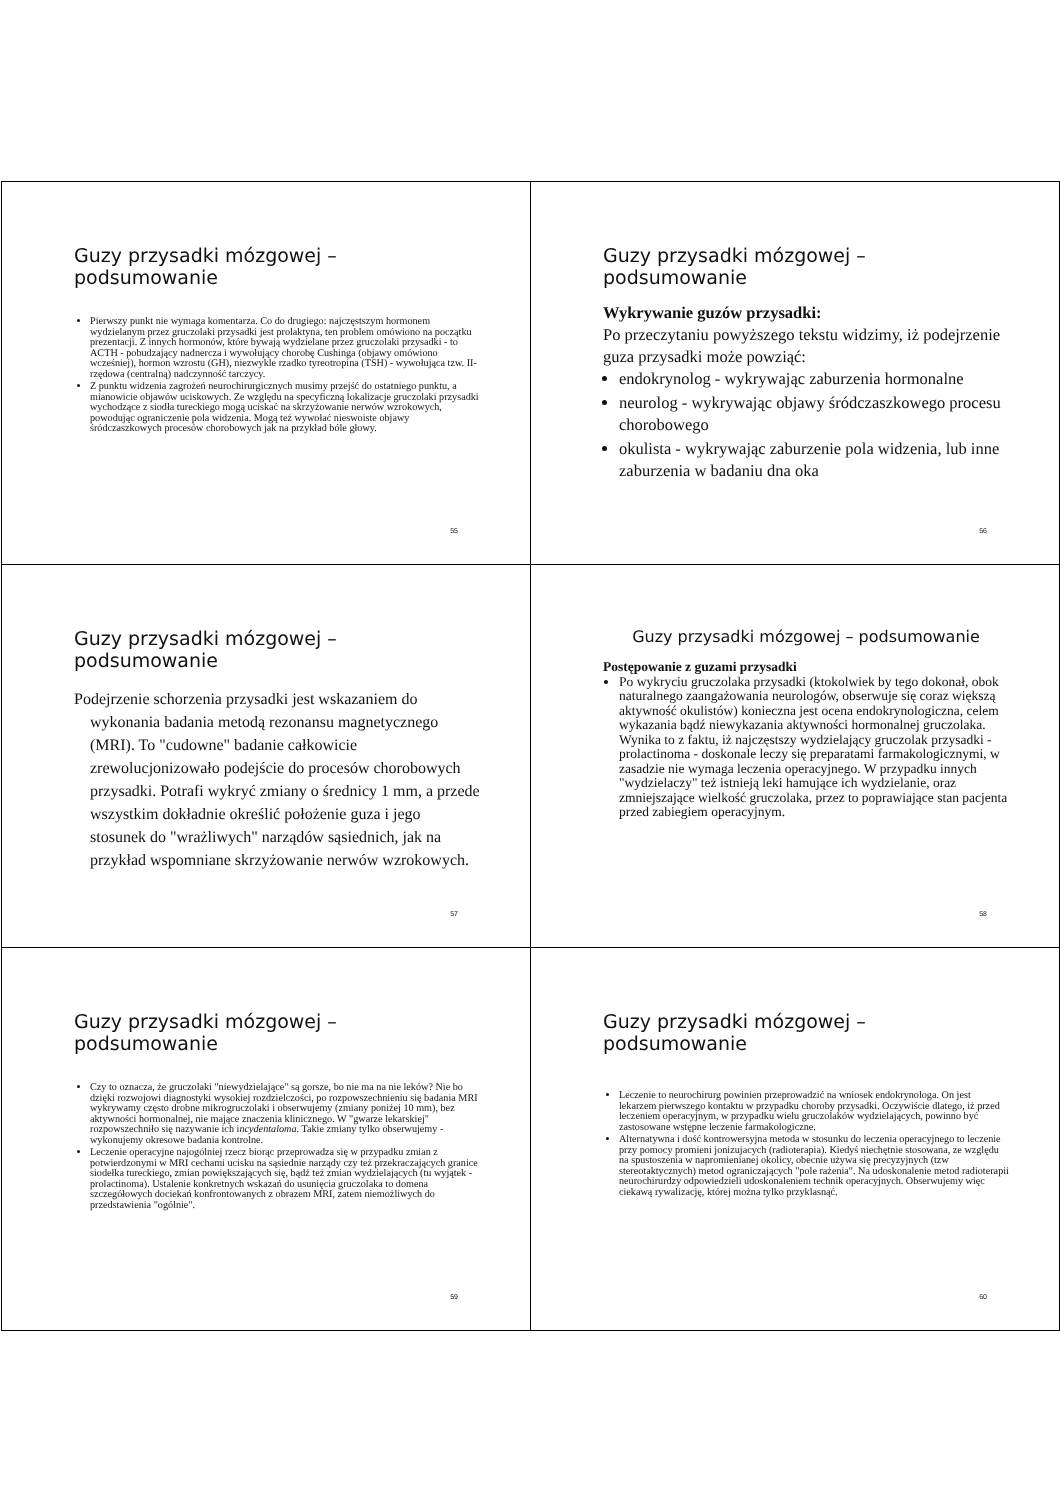Guzy przysadki mózgowej – podsumowanie
Pierwszy punkt nie wymaga komentarza. Co do drugiego: najczęstszym hormonem wydzielanym przez gruczolaki przysadki jest prolaktyna, ten problem omówiono na początku prezentacji. Z innych hormonów, które bywają wydzielane przez gruczolaki przysadki - to ACTH - pobudzający nadnercza i wywołujący chorobę Cushinga (objawy omówiono wcześniej), hormon wzrostu (GH), niezwykle rzadko tyreotropina (TSH) - wywołująca tzw. II-rzędowa (centralną) nadczynność tarczycy.
Z punktu widzenia zagrożeń neurochirurgicznych musimy przejść do ostatniego punktu, a mianowicie objawów uciskowych. Ze względu na specyficzną lokalizacje gruczolaki przysadki wychodzące z siodła tureckiego mogą uciskać na skrzyżowanie nerwów wzrokowych, powodując ograniczenie pola widzenia. Mogą też wywołać nieswoiste objawy śródczaszkowych procesów chorobowych jak na przykład bóle głowy.
55
Guzy przysadki mózgowej – podsumowanie
Wykrywanie guzów przysadki:
Po przeczytaniu powyższego tekstu widzimy, iż podejrzenie guza przysadki może powziąć:
endokrynolog - wykrywając zaburzenia hormonalne
neurolog - wykrywając objawy śródczaszkowego procesu chorobowego
okulista - wykrywając zaburzenie pola widzenia, lub inne zaburzenia w badaniu dna oka
56
Guzy przysadki mózgowej – podsumowanie
Podejrzenie schorzenia przysadki jest wskazaniem do wykonania badania metodą rezonansu magnetycznego (MRI). To "cudowne" badanie całkowicie zrewolucjonizowało podejście do procesów chorobowych przysadki. Potrafi wykryć zmiany o średnicy 1 mm, a przede wszystkim dokładnie określić położenie guza i jego stosunek do "wrażliwych" narządów sąsiednich, jak na przykład wspomniane skrzyżowanie nerwów wzrokowych.
57
Guzy przysadki mózgowej – podsumowanie
Postępowanie z guzami przysadki
Po wykryciu gruczolaka przysadki (ktokolwiek by tego dokonał, obok naturalnego zaangażowania neurologów, obserwuje się coraz większą aktywność okulistów) konieczna jest ocena endokrynologiczna, celem wykazania bądź niewykazania aktywności hormonalnej gruczolaka. Wynika to z faktu, iż najczęstszy wydzielający gruczolak przysadki - prolactinoma - doskonale leczy się preparatami farmakologicznymi, w zasadzie nie wymaga leczenia operacyjnego. W przypadku innych "wydzielaczy" też istnieją leki hamujące ich wydzielanie, oraz zmniejszające wielkość gruczolaka, przez to poprawiające stan pacjenta przed zabiegiem operacyjnym.
58
Guzy przysadki mózgowej – podsumowanie
Czy to oznacza, że gruczolaki "niewydzielające" są gorsze, bo nie ma na nie leków? Nie bo dzięki rozwojowi diagnostyki wysokiej rozdzielczości, po rozpowszechnieniu się badania MRI wykrywamy często drobne mikrogruczolaki i obserwujemy (zmiany poniżej 10 mm), bez aktywności hormonalnej, nie mające znaczenia klinicznego. W "gwarze lekarskiej" rozpowszechniło się nazywanie ich incydentaloma. Takie zmiany tylko obserwujemy - wykonujemy okresowe badania kontrolne.
Leczenie operacyjne najogólniej rzecz biorąc przeprowadza się w przypadku zmian z potwierdzonymi w MRI cechami ucisku na sąsiednie narządy czy też przekraczających granice siodełka tureckiego, zmian powiększających się, bądź też zmian wydzielających (tu wyjątek - prolactinoma). Ustalenie konkretnych wskazań do usunięcia gruczolaka to domena szczegółowych dociekań konfrontowanych z obrazem MRI, zatem niemożliwych do przedstawienia "ogólnie".
59
Guzy przysadki mózgowej – podsumowanie
Leczenie to neurochirurg powinien przeprowadzić na wniosek endokrynologa. On jest lekarzem pierwszego kontaktu w przypadku choroby przysadki. Oczywiście dlatego, iż przed leczeniem operacyjnym, w przypadku wielu gruczolaków wydzielających, powinno być zastosowane wstępne leczenie farmakologiczne.
Alternatywna i dość kontrowersyjna metoda w stosunku do leczenia operacyjnego to leczenie przy pomocy promieni jonizujacych (radioterapia). Kiedyś niechętnie stosowana, ze względu na spustoszenia w napromienianej okolicy, obecnie używa się precyzyjnych (tzw stereotaktycznych) metod ograniczających "pole rażenia". Na udoskonalenie metod radioterapii neurochirurdzy odpowiedzieli udoskonaleniem technik operacyjnych. Obserwujemy więc ciekawą rywalizację, której można tylko przyklasnąć.
60